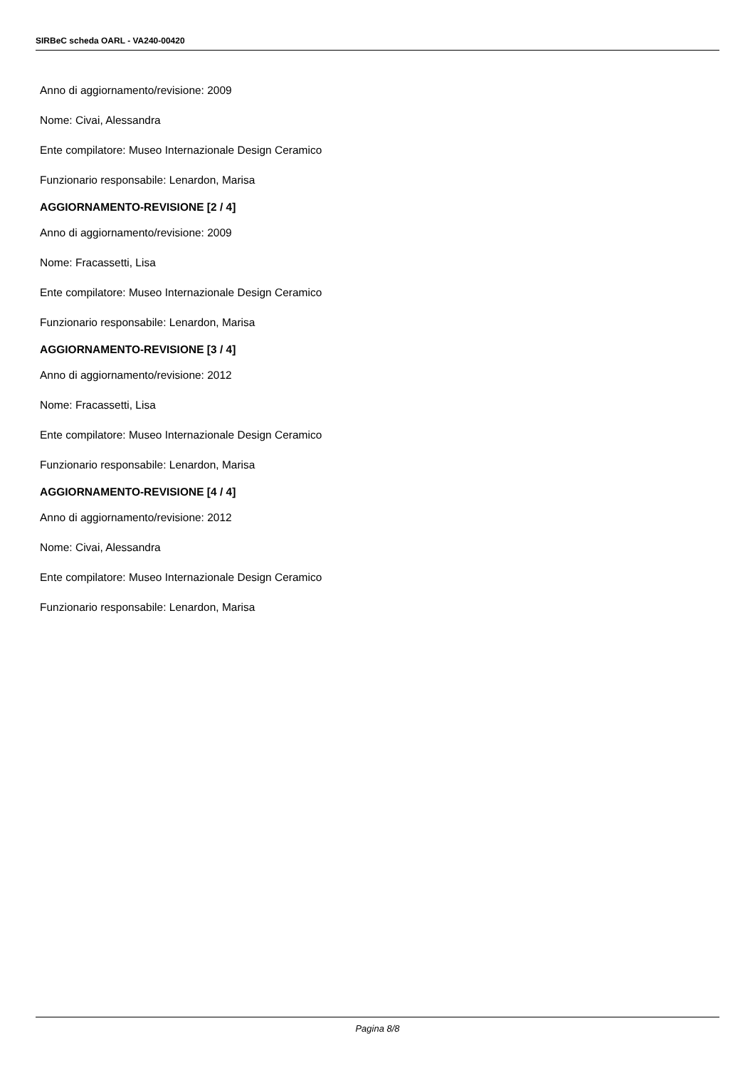SIRBeC scheda OARL - VA240-00420
Anno di aggiornamento/revisione: 2009
Nome: Civai, Alessandra
Ente compilatore: Museo Internazionale Design Ceramico
Funzionario responsabile: Lenardon, Marisa
AGGIORNAMENTO-REVISIONE [2 / 4]
Anno di aggiornamento/revisione: 2009
Nome: Fracassetti, Lisa
Ente compilatore: Museo Internazionale Design Ceramico
Funzionario responsabile: Lenardon, Marisa
AGGIORNAMENTO-REVISIONE [3 / 4]
Anno di aggiornamento/revisione: 2012
Nome: Fracassetti, Lisa
Ente compilatore: Museo Internazionale Design Ceramico
Funzionario responsabile: Lenardon, Marisa
AGGIORNAMENTO-REVISIONE [4 / 4]
Anno di aggiornamento/revisione: 2012
Nome: Civai, Alessandra
Ente compilatore: Museo Internazionale Design Ceramico
Funzionario responsabile: Lenardon, Marisa
Pagina 8/8